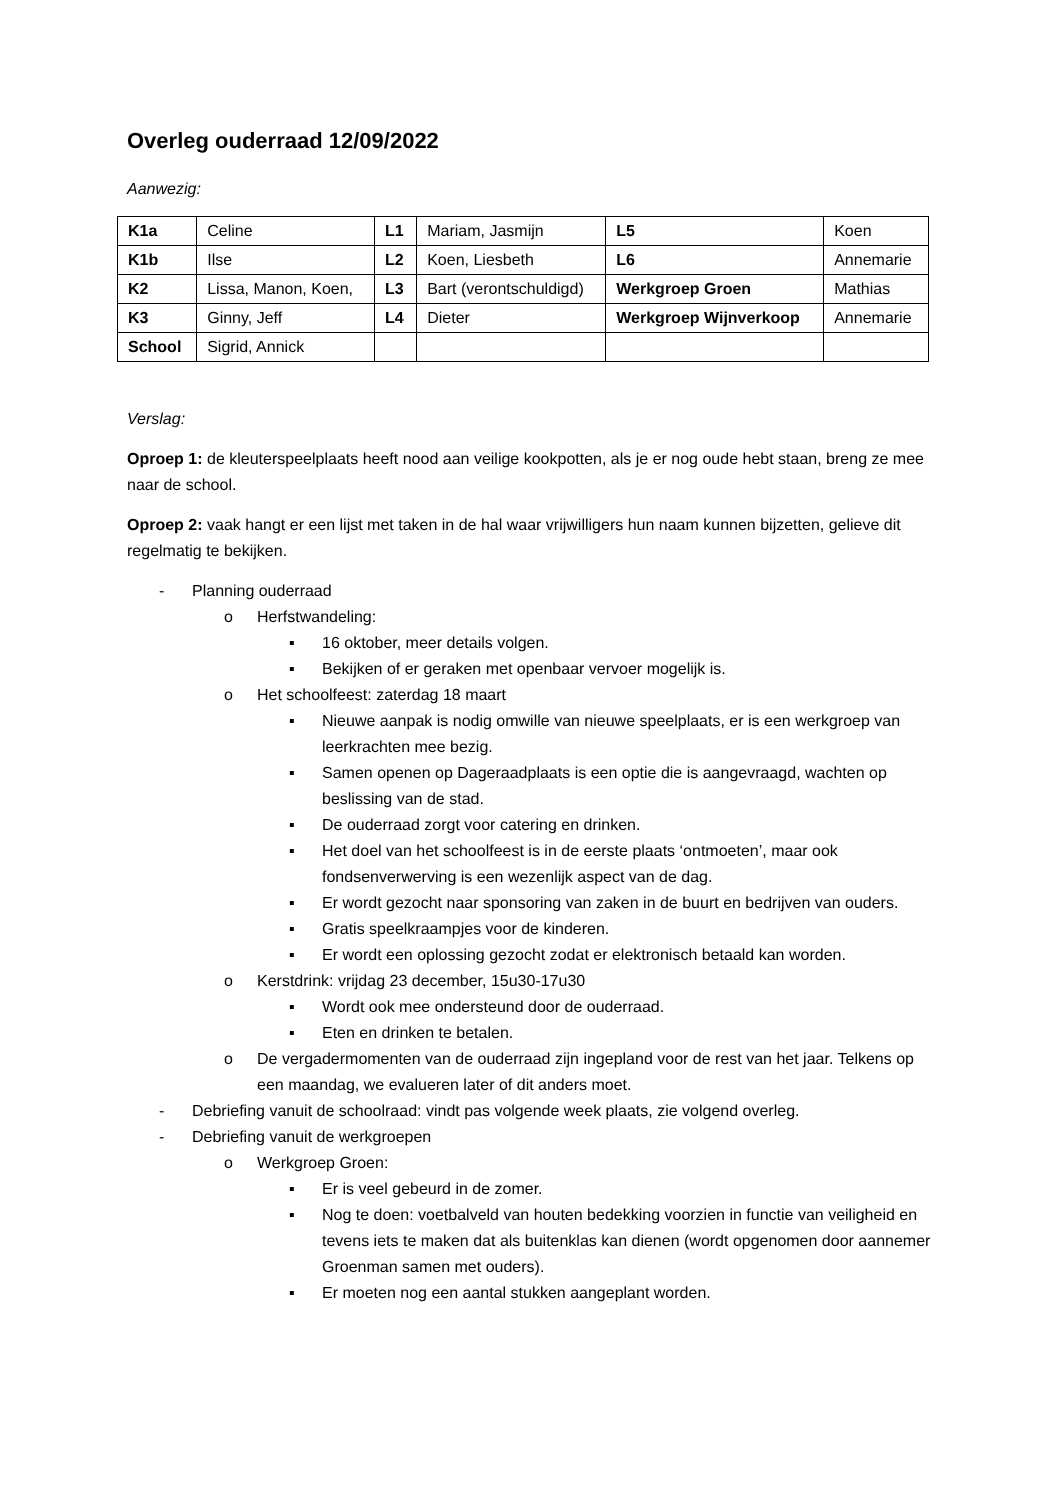Overleg ouderraad 12/09/2022
Aanwezig:
| K1a | Celine | L1 | Mariam, Jasmijn | L5 | Koen |
| K1b | Ilse | L2 | Koen, Liesbeth | L6 | Annemarie |
| K2 | Lissa, Manon, Koen, | L3 | Bart (verontschuldigd) | Werkgroep Groen | Mathias |
| K3 | Ginny, Jeff | L4 | Dieter | Werkgroep Wijnverkoop | Annemarie |
| School | Sigrid, Annick | | | | |
Verslag:
Oproep 1: de kleuterspeelplaats heeft nood aan veilige kookpotten, als je er nog oude hebt staan, breng ze mee naar de school.
Oproep 2: vaak hangt er een lijst met taken in de hal waar vrijwilligers hun naam kunnen bijzetten, gelieve dit regelmatig te bekijken.
- Planning ouderraad
o Herfstwandeling:
▪ 16 oktober, meer details volgen.
▪ Bekijken of er geraken met openbaar vervoer mogelijk is.
o Het schoolfeest: zaterdag 18 maart
▪ Nieuwe aanpak is nodig omwille van nieuwe speelplaats, er is een werkgroep van leerkrachten mee bezig.
▪ Samen openen op Dageraadplaats is een optie die is aangevraagd, wachten op beslissing van de stad.
▪ De ouderraad zorgt voor catering en drinken.
▪ Het doel van het schoolfeest is in de eerste plaats ‘ontmoeten’, maar ook fondsenverwerving is een wezenlijk aspect van de dag.
▪ Er wordt gezocht naar sponsoring van zaken in de buurt en bedrijven van ouders.
▪ Gratis speelkraampjes voor de kinderen.
▪ Er wordt een oplossing gezocht zodat er elektronisch betaald kan worden.
o Kerstdrink: vrijdag 23 december, 15u30-17u30
▪ Wordt ook mee ondersteund door de ouderraad.
▪ Eten en drinken te betalen.
o De vergadermomenten van de ouderraad zijn ingepland voor de rest van het jaar. Telkens op een maandag, we evalueren later of dit anders moet.
- Debriefing vanuit de schoolraad: vindt pas volgende week plaats, zie volgend overleg.
- Debriefing vanuit de werkgroepen
o Werkgroep Groen:
▪ Er is veel gebeurd in de zomer.
▪ Nog te doen: voetbalveld van houten bedekking voorzien in functie van veiligheid en tevens iets te maken dat als buitenklas kan dienen (wordt opgenomen door aannemer Groenman samen met ouders).
▪ Er moeten nog een aantal stukken aangeplant worden.